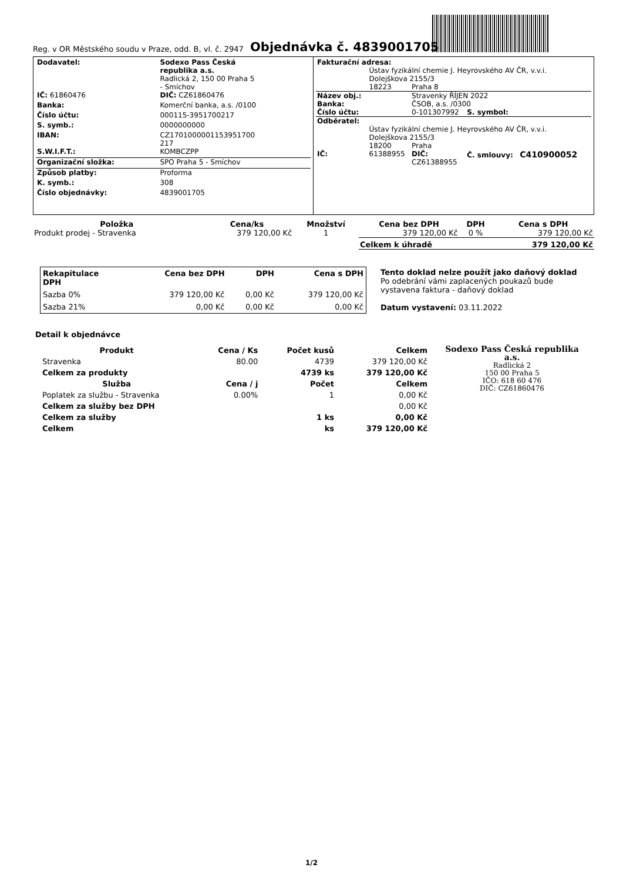Reg. v OR Městského soudu v Praze, odd. B, vl. č. 2947
Objednávka č. 4839001705
| Dodavatel: | Sodexo Pass Česká republika a.s. Radlická 2, 150 00 Praha 5 - Smíchov |
| IČ: 61860476 | DIČ: CZ61860476 |
| Banka: | Komerční banka, a.s. /0100 |
| Číslo účtu: | 000115-3951700217 |
| S. symb.: | 0000000000 |
| IBAN: | CZ1701000001153951700 217 |
| S.W.I.F.T.: | KOMBCZPP |
| Organizační složka: | SPO Praha 5 - Smíchov |
| Způsob platby: | Proforma |
| K. symb.: | 308 |
| Číslo objednávky: | 4839001705 |
| Fakturační adresa: | | | |
| | Ústav fyzikální chemie J. Heyrovského AV ČR, v.v.i. Dolejškova 2155/3 | | |
| | 18223 | Praha 8 | |
| Název obj.: | | Stravenky ŘÍJEN 2022 | |
| Banka: | | ČSOB, a.s. /0300 | |
| Číslo účtu: | | 0-101307992 | S. symbol: |
| Odběratel: | | | |
| | Ústav fyzikální chemie J. Heyrovského AV ČR, v.v.i. Dolejškova 2155/3 | | |
| | 18200 | Praha | |
| IČ: | 61388955 | DIČ: CZ61388955 | Č. smlouvy: C410900052 |
| Položka | Cena/ks | Množství | Cena bez DPH | DPH | Cena s DPH |
| --- | --- | --- | --- | --- | --- |
| Produkt prodej - Stravenka | 379 120,00 Kč | 1 | 379 120,00 Kč | 0 % | 379 120,00 Kč |
| | | | Celkem k úhradě | | 379 120,00 Kč |
| Rekapitulace DPH | Cena bez DPH | DPH | Cena s DPH |
| --- | --- | --- | --- |
| Sazba 0% | 379 120,00 Kč | 0,00 Kč | 379 120,00 Kč |
| Sazba 21% | 0,00 Kč | 0,00 Kč | 0,00 Kč |
Tento doklad nelze použít jako daňový doklad
Po odebrání vámi zaplacených poukazů bude vystavena faktura - daňový doklad
Datum vystavení: 03.11.2022
Detail k objednávce
| Produkt | Cena / Ks | Počet kusů | Celkem |
| --- | --- | --- | --- |
| Stravenka | 80.00 | 4739 | 379 120,00 Kč |
| Celkem za produkty | | 4739 ks | 379 120,00 Kč |
| Služba | Cena / j | Počet | Celkem |
| Poplatek za službu - Stravenka | 0.00% | 1 | 0,00 Kč |
| Celkem za služby bez DPH | | | 0,00 Kč |
| Celkem za služby | | 1 ks | 0,00 Kč |
| Celkem | | ks | 379 120,00 Kč |
Sodexo Pass Česká republika a.s.
Radlická 2
150 00 Praha 5
IČO: 618 60 476
DIČ: CZ61860476
1/2